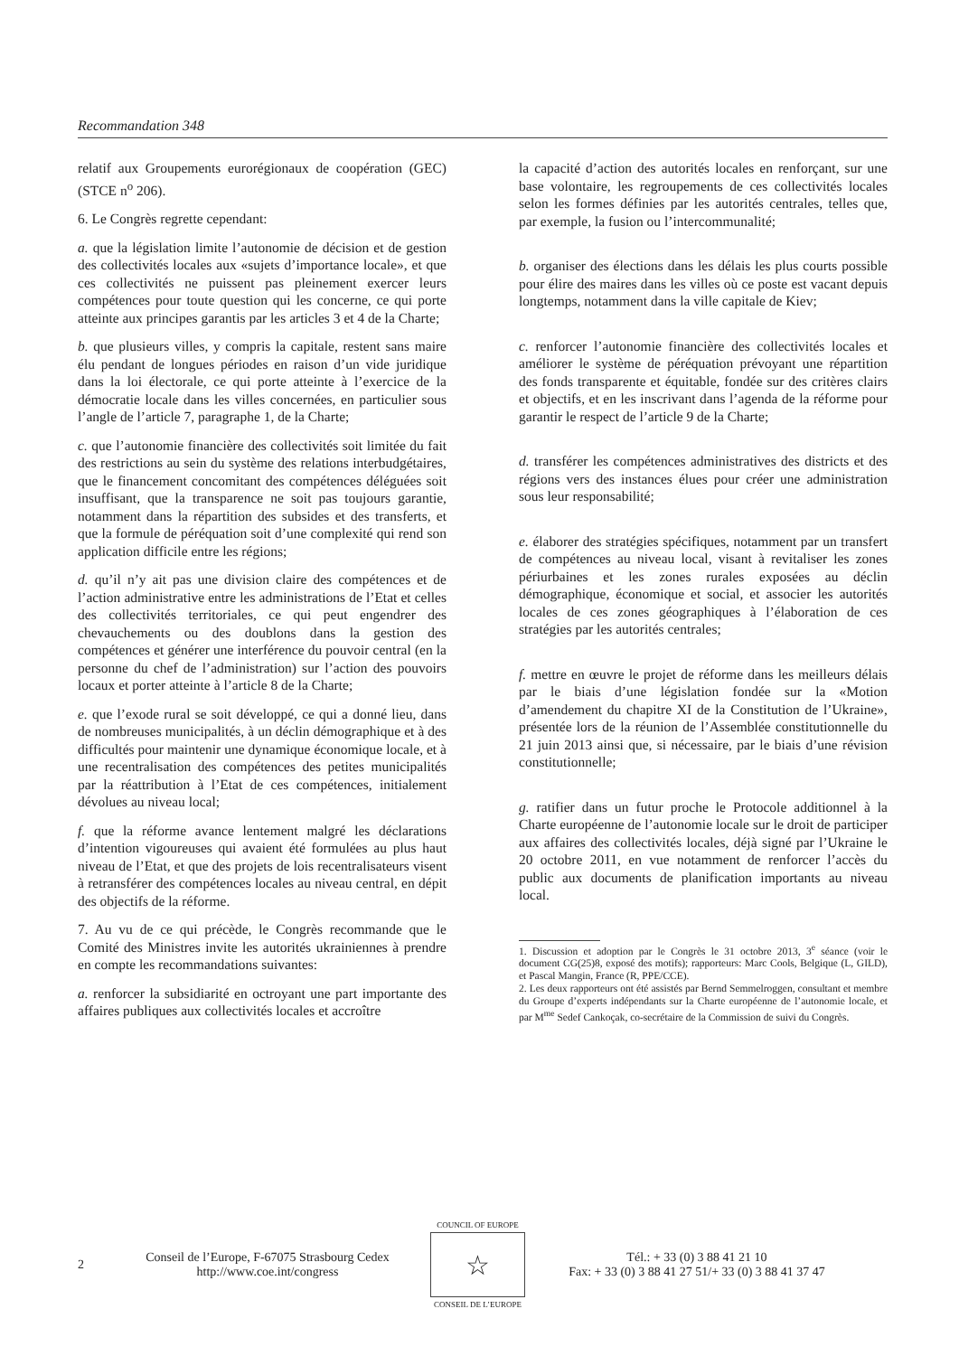Recommandation 348
relatif aux Groupements eurorégionaux de coopération (GEC) (STCE n<sup>o</sup> 206).
6. Le Congrès regrette cependant:
a. que la législation limite l’autonomie de décision et de gestion des collectivités locales aux «sujets d’importance locale», et que ces collectivités ne puissent pas pleinement exercer leurs compétences pour toute question qui les concerne, ce qui porte atteinte aux principes garantis par les articles 3 et 4 de la Charte;
b. que plusieurs villes, y compris la capitale, restent sans maire élu pendant de longues périodes en raison d’un vide juridique dans la loi électorale, ce qui porte atteinte à l’exercice de la démocratie locale dans les villes concernées, en particulier sous l’angle de l’article 7, paragraphe 1, de la Charte;
c. que l’autonomie financière des collectivités soit limitée du fait des restrictions au sein du système des relations interbudgétaires, que le financement concomitant des compétences déléguées soit insuffisant, que la transparence ne soit pas toujours garantie, notamment dans la répartition des subsides et des transferts, et que la formule de péréquation soit d’une complexité qui rend son application difficile entre les régions;
d. qu’il n’y ait pas une division claire des compétences et de l’action administrative entre les administrations de l’Etat et celles des collectivités territoriales, ce qui peut engendrer des chevauchements ou des doublons dans la gestion des compétences et générer une interférence du pouvoir central (en la personne du chef de l’administration) sur l’action des pouvoirs locaux et porter atteinte à l’article 8 de la Charte;
e. que l’exode rural se soit développé, ce qui a donné lieu, dans de nombreuses municipalités, à un déclin démographique et à des difficultés pour maintenir une dynamique économique locale, et à une recentralisation des compétences des petites municipalités par la réattribution à l’Etat de ces compétences, initialement dévolues au niveau local;
f. que la réforme avance lentement malgré les déclarations d’intention vigoureuses qui avaient été formulées au plus haut niveau de l’Etat, et que des projets de lois recentralisateurs visent à retransférer des compétences locales au niveau central, en dépit des objectifs de la réforme.
7. Au vu de ce qui précède, le Congrès recommande que le Comité des Ministres invite les autorités ukrainiennes à prendre en compte les recommandations suivantes:
a. renforcer la subsidiarité en octroyant une part importante des affaires publiques aux collectivités locales et accroître
la capacité d’action des autorités locales en renforçant, sur une base volontaire, les regroupements de ces collectivités locales selon les formes définies par les autorités centrales, telles que, par exemple, la fusion ou l’intercommunalité;
b. organiser des élections dans les délais les plus courts possible pour élire des maires dans les villes où ce poste est vacant depuis longtemps, notamment dans la ville capitale de Kiev;
c. renforcer l’autonomie financière des collectivités locales et améliorer le système de péréquation prévoyant une répartition des fonds transparente et équitable, fondée sur des critères clairs et objectifs, et en les inscrivant dans l’agenda de la réforme pour garantir le respect de l’article 9 de la Charte;
d. transférer les compétences administratives des districts et des régions vers des instances élues pour créer une administration sous leur responsabilité;
e. élaborer des stratégies spécifiques, notamment par un transfert de compétences au niveau local, visant à revitaliser les zones périurbaines et les zones rurales exposées au déclin démographique, économique et social, et associer les autorités locales de ces zones géographiques à l’élaboration de ces stratégies par les autorités centrales;
f. mettre en œuvre le projet de réforme dans les meilleurs délais par le biais d’une législation fondée sur la «Motion d’amendement du chapitre XI de la Constitution de l’Ukraine», présentée lors de la réunion de l’Assemblée constitutionnelle du 21 juin 2013 ainsi que, si nécessaire, par le biais d’une révision constitutionnelle;
g. ratifier dans un futur proche le Protocole additionnel à la Charte européenne de l’autonomie locale sur le droit de participer aux affaires des collectivités locales, déjà signé par l’Ukraine le 20 octobre 2011, en vue notamment de renforcer l’accès du public aux documents de planification importants au niveau local.
1. Discussion et adoption par le Congrès le 31 octobre 2013, 3<sup>e</sup> séance (voir le document CG(25)8, exposé des motifs); rapporteurs: Marc Cools, Belgique (L, GILD), et Pascal Mangin, France (R, PPE/CCE).
2. Les deux rapporteurs ont été assistés par Bernd Semmelroggen, consultant et membre du Groupe d’experts indépendants sur la Charte européenne de l’autonomie locale, et par M<sup>me</sup> Sedef Cankoçak, co-secrétaire de la Commission de suivi du Congrès.
2
Conseil de l’Europe, F-67075 Strasbourg Cedex
http://www.coe.int/congress
COUNCIL OF EUROPE
☆
CONSEIL DE L’EUROPE
Tél.: + 33 (0) 3 88 41 21 10
Fax: + 33 (0) 3 88 41 27 51/+ 33 (0) 3 88 41 37 47